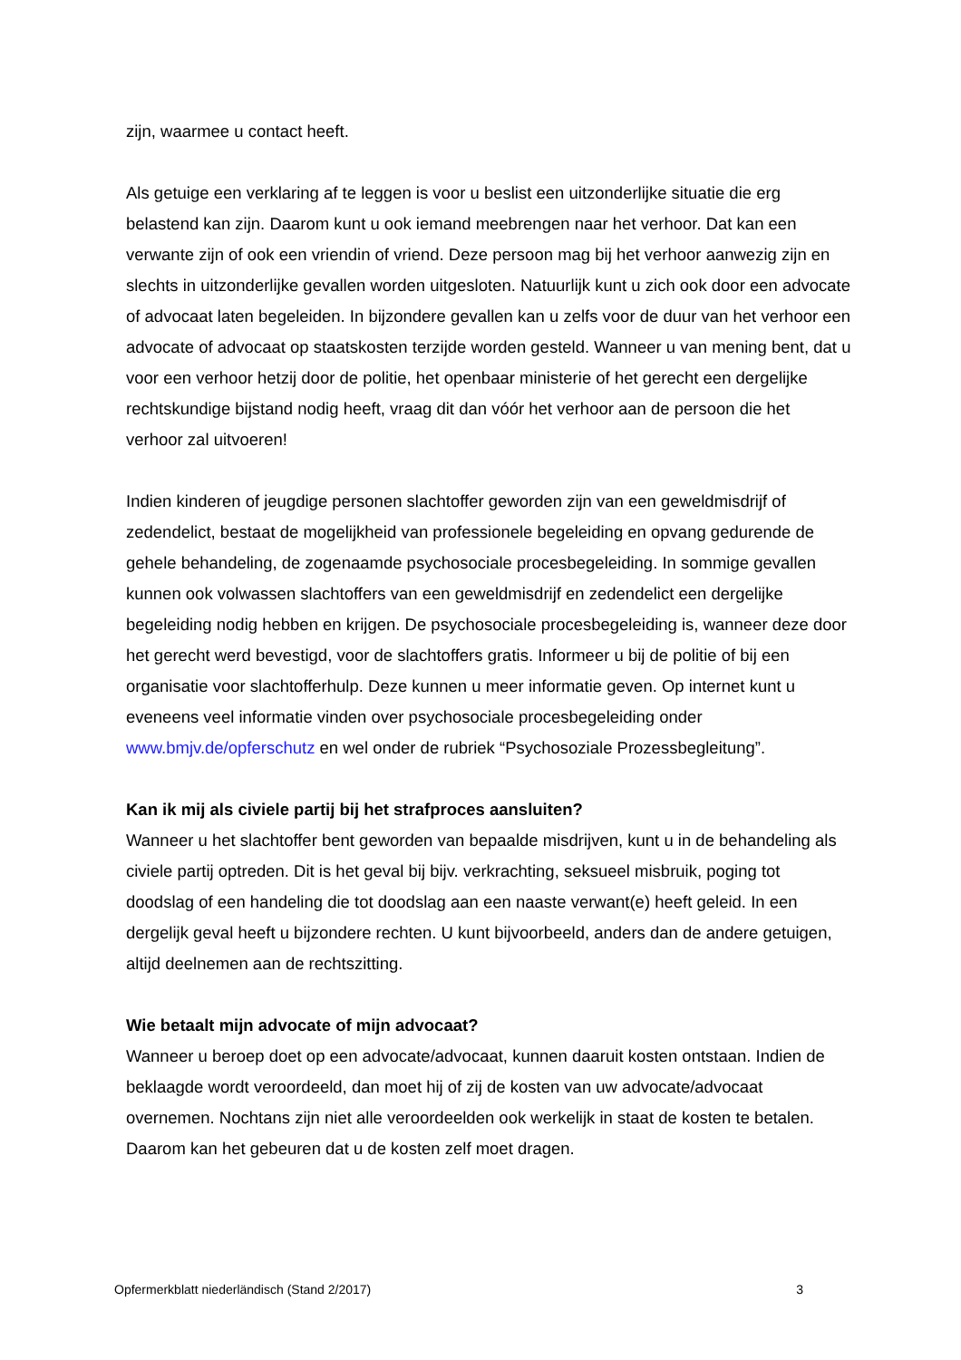zijn, waarmee u contact heeft.
Als getuige een verklaring af te leggen is voor u beslist een uitzonderlijke situatie die erg belastend kan zijn. Daarom kunt u ook iemand meebrengen naar het verhoor. Dat kan een verwante zijn of ook een vriendin of vriend. Deze persoon mag bij het verhoor aanwezig zijn en slechts in uitzonderlijke gevallen worden uitgesloten. Natuurlijk kunt u zich ook door een advocate of advocaat laten begeleiden. In bijzondere gevallen kan u zelfs voor de duur van het verhoor een advocate of advocaat op staatskosten terzijde worden gesteld. Wanneer u van mening bent, dat u voor een verhoor hetzij door de politie, het openbaar ministerie of het gerecht een dergelijke rechtskundige bijstand nodig heeft, vraag dit dan vóór het verhoor aan de persoon die het verhoor zal uitvoeren!
Indien kinderen of jeugdige personen slachtoffer geworden zijn van een geweldmisdrijf of zedendelict, bestaat de mogelijkheid van professionele begeleiding en opvang gedurende de gehele behandeling, de zogenaamde psychosociale procesbegeleiding. In sommige gevallen kunnen ook volwassen slachtoffers van een geweldmisdrijf en zedendelict een dergelijke begeleiding nodig hebben en krijgen. De psychosociale procesbegeleiding is, wanneer deze door het gerecht werd bevestigd, voor de slachtoffers gratis. Informeer u bij de politie of bij een organisatie voor slachtofferhulp. Deze kunnen u meer informatie geven. Op internet kunt u eveneens veel informatie vinden over psychosociale procesbegeleiding onder www.bmjv.de/opferschutz en wel onder de rubriek “Psychosoziale Prozessbegleitung”.
Kan ik mij als civiele partij bij het strafproces aansluiten?
Wanneer u het slachtoffer bent geworden van bepaalde misdrijven, kunt u in de behandeling als civiele partij optreden. Dit is het geval bij bijv. verkrachting, seksueel misbruik, poging tot doodslag of een handeling die tot doodslag aan een naaste verwant(e) heeft geleid. In een dergelijk geval heeft u bijzondere rechten. U kunt bijvoorbeeld, anders dan de andere getuigen, altijd deelnemen aan de rechtszitting.
Wie betaalt mijn advocate of mijn advocaat?
Wanneer u beroep doet op een advocate/advocaat, kunnen daaruit kosten ontstaan. Indien de beklaagde wordt veroordeeld, dan moet hij of zij de kosten van uw advocate/advocaat overnemen. Nochtans zijn niet alle veroordeelden ook werkelijk in staat de kosten te betalen. Daarom kan het gebeuren dat u de kosten zelf moet dragen.
Opfermerkblatt niederländisch (Stand 2/2017) 3